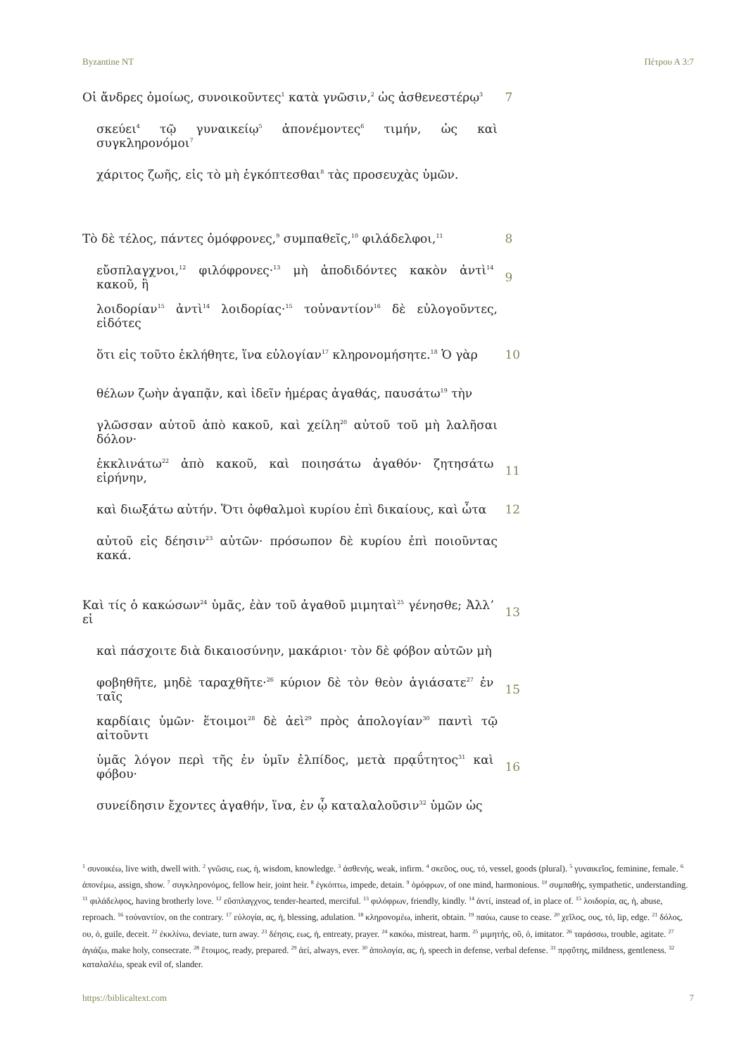Byzantine NT Πέτρου Α 3:7
Οἱ ἄνδρες ὁμοίως, συνοικοῦντες<sup>1</sup> κατὰ γνῶσιν,<sup>2</sup> ὡς ἀσθενεστέρῳ<sup>3</sup> 7
σκεύει<sup>4</sup> τῷ γυναικείῳ<sup>5</sup> ἀπονέμοντες<sup>6</sup> τιμήν, ὡς καὶ συγκληρονόμοι<sup>7</sup>
χάριτος ζωῆς, εἰς τὸ μὴ ἐγκόπτεσθαι<sup>8</sup> τὰς προσευχὰς ὑμῶν.
Τὸ δὲ τέλος, πάντες ὁμόφρονες,<sup>9</sup> συμπαθεῖς,<sup>10</sup> φιλάδελφοι,<sup>11</sup> 8
εὔσπλαγχνοι,<sup>12</sup> φιλόφρονες·<sup>13</sup> μὴ ἀποδιδόντες κακὸν ἀντὶ<sup>14</sup> κακοῦ, ἢ 9
λοιδορίαν<sup>15</sup> ἀντὶ<sup>14</sup> λοιδορίας·<sup>15</sup> τοὐναντίον<sup>16</sup> δὲ εὐλογοῦντες, εἰδότες
ὅτι εἰς τοῦτο ἐκλήθητε, ἵνα εὐλογίαν<sup>17</sup> κληρονομήσητε.<sup>18</sup> Ὁ γὰρ 10
θέλων ζωὴν ἀγαπᾷν, καὶ ἰδεῖν ἡμέρας ἀγαθάς, παυσάτω<sup>19</sup> τὴν
γλῶσσαν αὐτοῦ ἀπὸ κακοῦ, καὶ χείλη<sup>20</sup> αὐτοῦ τοῦ μὴ λαλῆσαι δόλον·
ἐκκλινάτω<sup>22</sup> ἀπὸ κακοῦ, καὶ ποιησάτω ἀγαθόν· ζητησάτω εἰρήνην, 11
καὶ διωξάτω αὐτήν. Ὅτι ὀφθαλμοὶ κυρίου ἐπὶ δικαίους, καὶ ὦτα 12
αὐτοῦ εἰς δέησιν<sup>23</sup> αὐτῶν· πρόσωπον δὲ κυρίου ἐπὶ ποιοῦντας κακά.
Καὶ τίς ὁ κακώσων<sup>24</sup> ὑμᾶς, ἐὰν τοῦ ἀγαθοῦ μιμηταὶ<sup>25</sup> γένησθε; Ἀλλʼ εἰ 13
καὶ πάσχοιτε διὰ δικαιοσύνην, μακάριοι· τὸν δὲ φόβον αὐτῶν μὴ
φοβηθῆτε, μηδὲ ταραχθῆτε·<sup>26</sup> κύριον δὲ τὸν θεὸν ἁγιάσατε<sup>27</sup> ἐν ταῖς 15
καρδίαις ὑμῶν· ἕτοιμοι<sup>28</sup> δὲ ἀεὶ<sup>29</sup> πρὸς ἀπολογίαν<sup>30</sup> παντὶ τῷ αἰτοῦντι
ὑμᾶς λόγον περὶ τῆς ἐν ὑμῖν ἐλπίδος, μετὰ πρᾳΰτητος<sup>31</sup> καὶ φόβου· 16
συνείδησιν ἔχοντες ἀγαθήν, ἵνα, ἐν ᾧ καταλαλοῦσιν<sup>32</sup> ὑμῶν ὡς
<sup>1</sup> συνοικέω, live with, dwell with. <sup>2</sup> γνῶσις, εως, ἡ, wisdom, knowledge. <sup>3</sup> ἀσθενής, weak, infirm. <sup>4</sup> σκεῦος, ους, τό, vessel, goods (plural). <sup>5</sup> γυναικεῖος, feminine, female. <sup>6</sup> ἀπονέμω, assign, show. <sup>7</sup> συγκληρονόμος, fellow heir, joint heir. <sup>8</sup> ἐγκόπτω, impede, detain. <sup>9</sup> ὁμόφρων, of one mind, harmonious. <sup>10</sup> συμπαθής, sympathetic, understanding. <sup>11</sup> φιλάδελφος, having brotherly love. <sup>12</sup> εὔσπλαγχνος, tender-hearted, merciful. <sup>13</sup> φιλόφρων, friendly, kindly. <sup>14</sup> ἀντί, instead of, in place of. <sup>15</sup> λοιδορία, ας, ἡ, abuse, reproach. <sup>16</sup> τοὐναντίον, on the contrary. <sup>17</sup> εὐλογία, ας, ἡ, blessing, adulation. <sup>18</sup> κληρονομέω, inherit, obtain. <sup>19</sup> παύω, cause to cease. <sup>20</sup> χεῖλος, ους, τό, lip, edge. <sup>21</sup> δόλος, ου, ὁ, guile, deceit. <sup>22</sup> ἐκκλίνω, deviate, turn away. <sup>23</sup> δέησις, εως, ἡ, entreaty, prayer. <sup>24</sup> κακόω, mistreat, harm. <sup>25</sup> μιμητής, οῦ, ὁ, imitator. <sup>26</sup> ταράσσω, trouble, agitate. <sup>27</sup> ἁγιάζω, make holy, consecrate. <sup>28</sup> ἕτοιμος, ready, prepared. <sup>29</sup> ἀεί, always, ever. <sup>30</sup> ἀπολογία, ας, ἡ, speech in defense, verbal defense. <sup>31</sup> πρᾳΰτης, mildness, gentleness. <sup>32</sup> καταλαλέω, speak evil of, slander.
https://biblicaltext.com 7